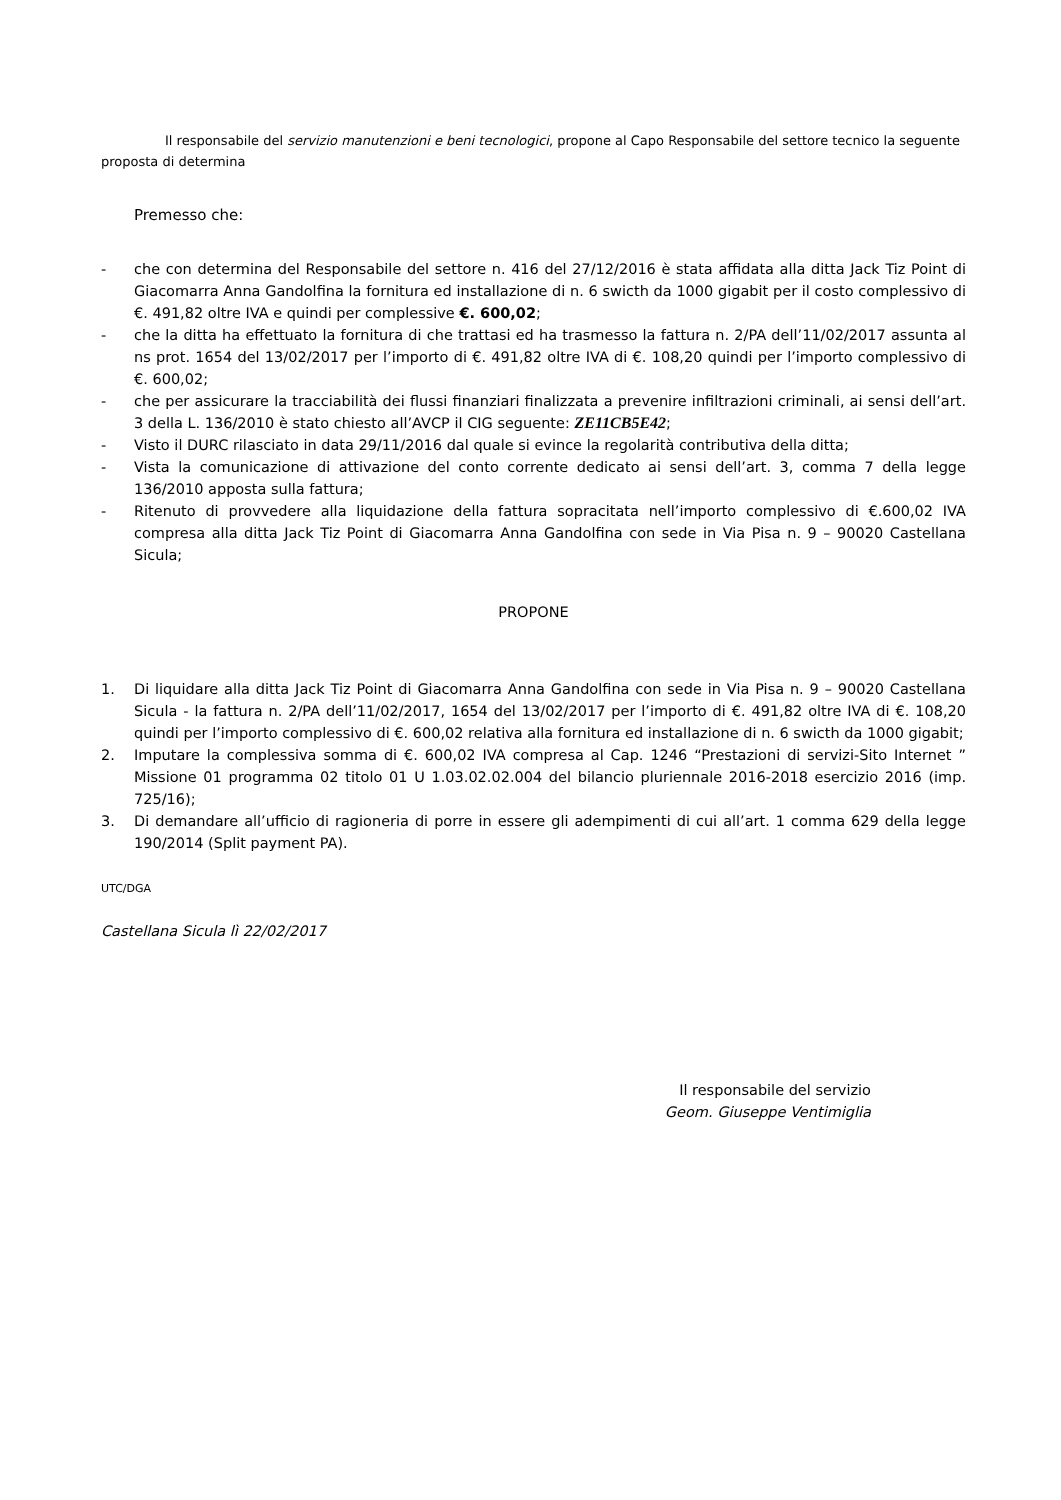Il responsabile del servizio manutenzioni e beni tecnologici, propone al Capo Responsabile del settore tecnico la seguente proposta di determina
Premesso che:
- che con determina del Responsabile del settore n. 416 del 27/12/2016 è stata affidata alla ditta Jack Tiz Point di Giacomarra Anna Gandolfina la fornitura ed installazione di n. 6 swicth da 1000 gigabit per il costo complessivo di €. 491,82 oltre IVA e quindi per complessive €. 600,02;
- che la ditta ha effettuato la fornitura di che trattasi ed ha trasmesso la fattura n. 2/PA dell’11/02/2017 assunta al ns prot. 1654 del 13/02/2017 per l’importo di €. 491,82 oltre IVA di €. 108,20 quindi per l’importo complessivo di €. 600,02;
- che per assicurare la tracciabilità dei flussi finanziari finalizzata a prevenire infiltrazioni criminali, ai sensi dell’art. 3 della L. 136/2010 è stato chiesto all’AVCP il CIG seguente: ZE11CB5E42;
- Visto il DURC rilasciato in data 29/11/2016 dal quale si evince la regolarità contributiva della ditta;
- Vista la comunicazione di attivazione del conto corrente dedicato ai sensi dell’art. 3, comma 7 della legge 136/2010 apposta sulla fattura;
- Ritenuto di provvedere alla liquidazione della fattura sopracitata nell’importo complessivo di €.600,02 IVA compresa alla ditta Jack Tiz Point di Giacomarra Anna Gandolfina con sede in Via Pisa n. 9 – 90020 Castellana Sicula;
PROPONE
1. Di liquidare alla ditta Jack Tiz Point di Giacomarra Anna Gandolfina con sede in Via Pisa n. 9 – 90020 Castellana Sicula - la fattura n. 2/PA dell’11/02/2017, 1654 del 13/02/2017 per l’importo di €. 491,82 oltre IVA di €. 108,20 quindi per l’importo complessivo di €. 600,02 relativa alla fornitura ed installazione di n. 6 swicth da 1000 gigabit;
2. Imputare la complessiva somma di €. 600,02 IVA compresa al Cap. 1246 “Prestazioni di servizi-Sito Internet ” Missione 01 programma 02 titolo 01 U 1.03.02.02.004 del bilancio pluriennale 2016-2018 esercizio 2016 (imp. 725/16);
3. Di demandare all’ufficio di ragioneria di porre in essere gli adempimenti di cui all’art. 1 comma 629 della legge 190/2014 (Split payment PA).
UTC/DGA
Castellana Sicula lì 22/02/2017
Il responsabile del servizio
Geom. Giuseppe Ventimiglia